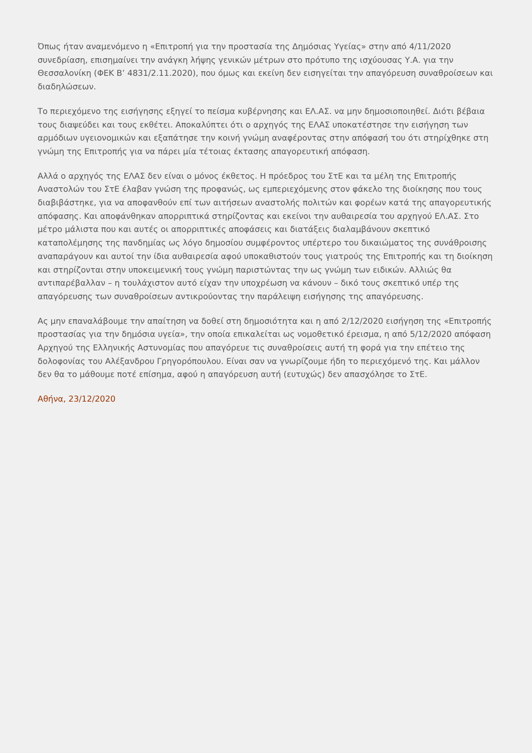Όπως ήταν αναμενόμενο η «Επιτροπή για την προστασία της Δημόσιας Υγείας» στην από 4/11/2020 συνεδρίαση, επισημαίνει την ανάγκη λήψης γενικών μέτρων στο πρότυπο της ισχύουσας Υ.Α. για την Θεσσαλονίκη (ΦΕΚ Β’ 4831/2.11.2020), που όμως και εκείνη δεν εισηγείται την απαγόρευση συναθροίσεων και διαδηλώσεων.
Το περιεχόμενο της εισήγησης εξηγεί το πείσμα κυβέρνησης και ΕΛ.ΑΣ. να μην δημοσιοποιηθεί. Διότι βέβαια τους διαψεύδει και τους εκθέτει. Αποκαλύπτει ότι ο αρχηγός της ΕΛΑΣ υποκατέστησε την εισήγηση των αρμόδιων υγειονομικών και εξαπάτησε την κοινή γνώμη αναφέροντας στην απόφασή του ότι στηρίχθηκε στη γνώμη της Επιτροπής για να πάρει μία τέτοιας έκτασης απαγορευτική απόφαση.
Αλλά ο αρχηγός της ΕΛΑΣ δεν είναι ο μόνος έκθετος. Η πρόεδρος του ΣτΕ και τα μέλη της Επιτροπής Αναστολών του ΣτΕ έλαβαν γνώση της προφανώς, ως εμπεριεχόμενης στον φάκελο της διοίκησης που τους διαβιβάστηκε, για να αποφανθούν επί των αιτήσεων αναστολής πολιτών και φορέων κατά της απαγορευτικής απόφασης. Και αποφάνθηκαν απορριπτικά στηρίζοντας και εκείνοι την αυθαιρεσία του αρχηγού ΕΛ.ΑΣ. Στο μέτρο μάλιστα που και αυτές οι απορριπτικές αποφάσεις και διατάξεις διαλαμβάνουν σκεπτικό καταπολέμησης της πανδημίας ως λόγο δημοσίου συμφέροντος υπέρτερο του δικαιώματος της συνάθροισης αναπαράγουν και αυτοί την ίδια αυθαιρεσία αφού υποκαθιστούν τους γιατρούς της Επιτροπής και τη διοίκηση και στηρίζονται στην υποκειμενική τους γνώμη παριστώντας την ως γνώμη των ειδικών. Αλλιώς θα αντιπαρέβαλλαν – η τουλάχιστον αυτό είχαν την υποχρέωση να κάνουν – δικό τους σκεπτικό υπέρ της απαγόρευσης των συναθροίσεων αντικρούοντας την παράλειψη εισήγησης της απαγόρευσης.
Ας μην επαναλάβουμε την απαίτηση να δοθεί στη δημοσιότητα και η από 2/12/2020 εισήγηση της «Επιτροπής προστασίας για την δημόσια υγεία», την οποία επικαλείται ως νομοθετικό έρεισμα, η από 5/12/2020 απόφαση Αρχηγού της Ελληνικής Αστυνομίας που απαγόρευε τις συναθροίσεις αυτή τη φορά για την επέτειο της δολοφονίας του Αλέξανδρου Γρηγορόπουλου. Είναι σαν να γνωρίζουμε ήδη το περιεχόμενό της. Και μάλλον δεν θα το μάθουμε ποτέ επίσημα, αφού η απαγόρευση αυτή (ευτυχώς) δεν απασχόλησε το ΣτΕ.
Αθήνα, 23/12/2020